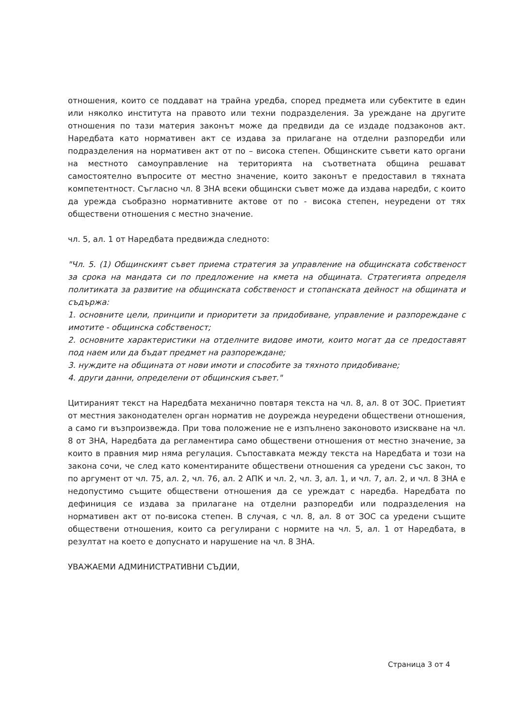отношения, които се поддават на трайна уредба, според предмета или субектите в един или няколко института на правото или техни подразделения. За уреждане на другите отношения по тази материя законът може да предвиди да се издаде подзаконов акт. Наредбата като нормативен акт се издава за прилагане на отделни разпоредби или подразделения на нормативен акт от по – висока степен. Общинските съвети като органи на местното самоуправление на територията на съответната община решават самостоятелно въпросите от местно значение, които законът е предоставил в тяхната компетентност. Съгласно чл. 8 ЗНА всеки общински съвет може да издава наредби, с които да урежда съобразно нормативните актове от по - висока степен, неуредени от тях обществени отношения с местно значение.
чл. 5, ал. 1 от Наредбата предвижда следното:
"Чл. 5. (1) Общинският съвет приема стратегия за управление на общинската собственост за срока на мандата си по предложение на кмета на общината. Стратегията определя политиката за развитие на общинската собственост и стопанската дейност на общината и съдържа:
1. основните цели, принципи и приоритети за придобиване, управление и разпореждане с имотите - общинска собственост;
2. основните характеристики на отделните видове имоти, които могат да се предоставят под наем или да бъдат предмет на разпореждане;
3. нуждите на общината от нови имоти и способите за тяхното придобиване;
4. други данни, определени от общинския съвет."
Цитираният текст на Наредбата механично повтаря текста на чл. 8, ал. 8 от ЗОС. Приетият от местния законодателен орган норматив не доурежда неуредени обществени отношения, а само ги възпроизвежда. При това положение не е изпълнено законовото изискване на чл. 8 от ЗНА, Наредбата да регламентира само обществени отношения от местно значение, за които в правния мир няма регулация. Съпоставката между текста на Наредбата и този на закона сочи, че след като коментираните обществени отношения са уредени със закон, то по аргумент от чл. 75, ал. 2, чл. 76, ал. 2 АПК и чл. 2, чл. 3, ал. 1, и чл. 7, ал. 2, и чл. 8 ЗНА е недопустимо същите обществени отношения да се уреждат с наредба. Наредбата по дефиниция се издава за прилагане на отделни разпоредби или подразделения на нормативен акт от по-висока степен. В случая, с чл. 8, ал. 8 от ЗОС са уредени същите обществени отношения, които са регулирани с нормите на чл. 5, ал. 1 от Наредбата, в резултат на което е допуснато и нарушение на чл. 8 ЗНА.
УВАЖАЕМИ АДМИНИСТРАТИВНИ СЪДИИ,
Страница 3 от 4